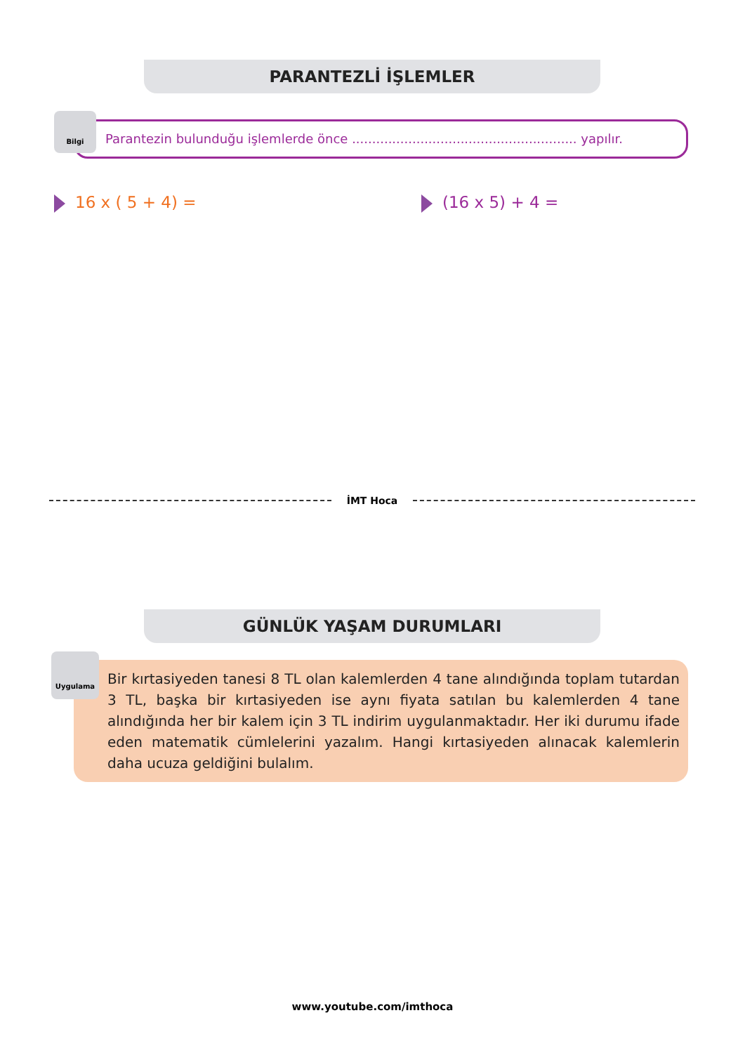PARANTEZLİ İŞLEMLER
Parantezin bulunduğu işlemlerde önce ........................................................ yapılır.
Bilgi
16 x ( 5 + 4) = (16 x 5) + 4 =
İMT Hoca
GÜNLÜK YAŞAM DURUMLARI
Bir kırtasiyeden tanesi 8 TL olan kalemlerden 4 tane alındığında toplam tutardan 3 TL, başka bir kırtasiyeden ise aynı fiyata satılan bu kalemlerden 4 tane alındığında her bir kalem için 3 TL indirim uygulanmaktadır. Her iki durumu ifade eden matematik cümlelerini yazalım. Hangi kırtasiyeden alınacak kalemlerin daha ucuza geldiğini bulalım.
Uygulama
www.youtube.com/imthoca